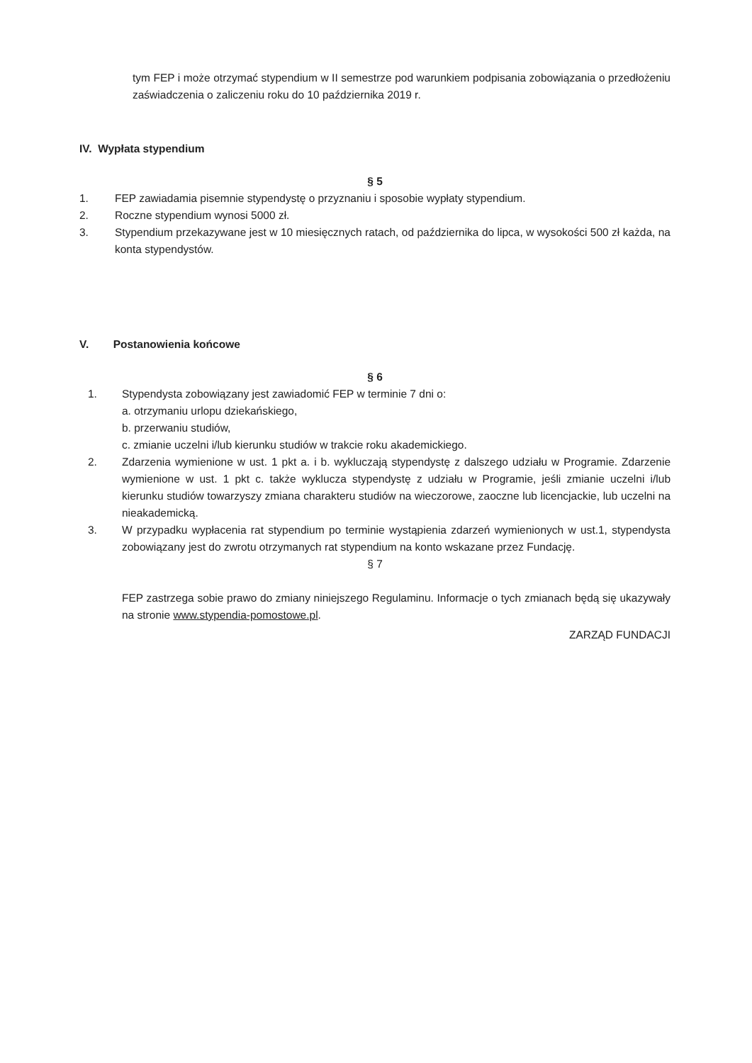tym FEP i może otrzymać stypendium w II semestrze pod warunkiem podpisania zobowiązania o przedłożeniu zaświadczenia o zaliczeniu roku do 10 października 2019 r.
IV. Wypłata stypendium
§ 5
1. FEP zawiadamia pisemnie stypendystę o przyznaniu i sposobie wypłaty stypendium.
2. Roczne stypendium wynosi 5000 zł.
3. Stypendium przekazywane jest w 10 miesięcznych ratach, od października do lipca, w wysokości 500 zł każda, na konta stypendystów.
V. Postanowienia końcowe
§ 6
1. Stypendysta zobowiązany jest zawiadomić FEP w terminie 7 dni o:
a. otrzymaniu urlopu dziekańskiego,
b. przerwaniu studiów,
c. zmianie uczelni i/lub kierunku studiów w trakcie roku akademickiego.
2. Zdarzenia wymienione w ust. 1 pkt a. i b. wykluczają stypendystę z dalszego udziału w Programie. Zdarzenie wymienione w ust. 1 pkt c. także wyklucza stypendystę z udziału w Programie, jeśli zmianie uczelni i/lub kierunku studiów towarzyszy zmiana charakteru studiów na wieczorowe, zaoczne lub licencjackie, lub uczelni na nieakademicką.
3. W przypadku wypłacenia rat stypendium po terminie wystąpienia zdarzeń wymienionych w ust.1, stypendysta zobowiązany jest do zwrotu otrzymanych rat stypendium na konto wskazane przez Fundację.
§ 7
FEP zastrzega sobie prawo do zmiany niniejszego Regulaminu. Informacje o tych zmianach będą się ukazywały na stronie www.stypendia-pomostowe.pl.
ZARZĄD FUNDACJI